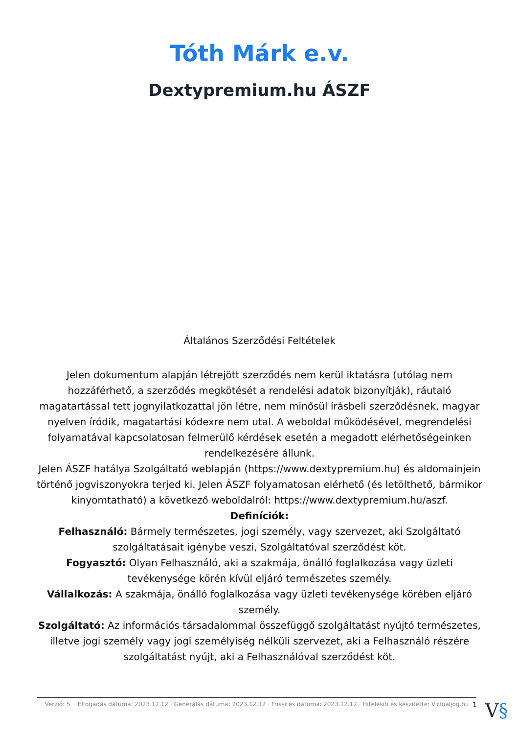Tóth Márk e.v.
Dextypremium.hu ÁSZF
Általános Szerződési Feltételek
Jelen dokumentum alapján létrejött szerződés nem kerül iktatásra (utólag nem hozzáférhető, a szerződés megkötését a rendelési adatok bizonyítják), ráutaló magatartással tett jognyilatkozattal jön létre, nem minősül írásbeli szerződésnek, magyar nyelven íródik, magatartási kódexre nem utal. A weboldal működésével, megrendelési folyamatával kapcsolatosan felmerülő kérdések esetén a megadott elérhetőségeinken rendelkezésére állunk.
Jelen ÁSZF hatálya Szolgáltató weblapján (https://www.dextypremium.hu) és aldomainjein történő jogviszonyokra terjed ki. Jelen ÁSZF folyamatosan elérhető (és letölthető, bármikor kinyomtatható) a következő weboldalról: https://www.dextypremium.hu/aszf.
Definíciók:
Felhasználó: Bármely természetes, jogi személy, vagy szervezet, aki Szolgáltató szolgáltatásait igénybe veszi, Szolgáltatóval szerződést köt.
Fogyasztó: Olyan Felhasználó, aki a szakmája, önálló foglalkozása vagy üzleti tevékenysége körén kívül eljáró természetes személy.
Vállalkozás: A szakmája, önálló foglalkozása vagy üzleti tevékenysége körében eljáró személy.
Szolgáltató: Az információs társadalommal összefüggő szolgáltatást nyújtó természetes, illetve jogi személy vagy jogi személyiség nélküli szervezet, aki a Felhasználó részére szolgáltatást nyújt, aki a Felhasználóval szerződést köt.
Verzió: 5. · Elfogadás dátuma: 2023.12.12 · Generálás dátuma: 2023.12.12 · Frissítés dátuma: 2023.12.12 · Hitelesíti és készítette: Virtualjog.hu
1 V§